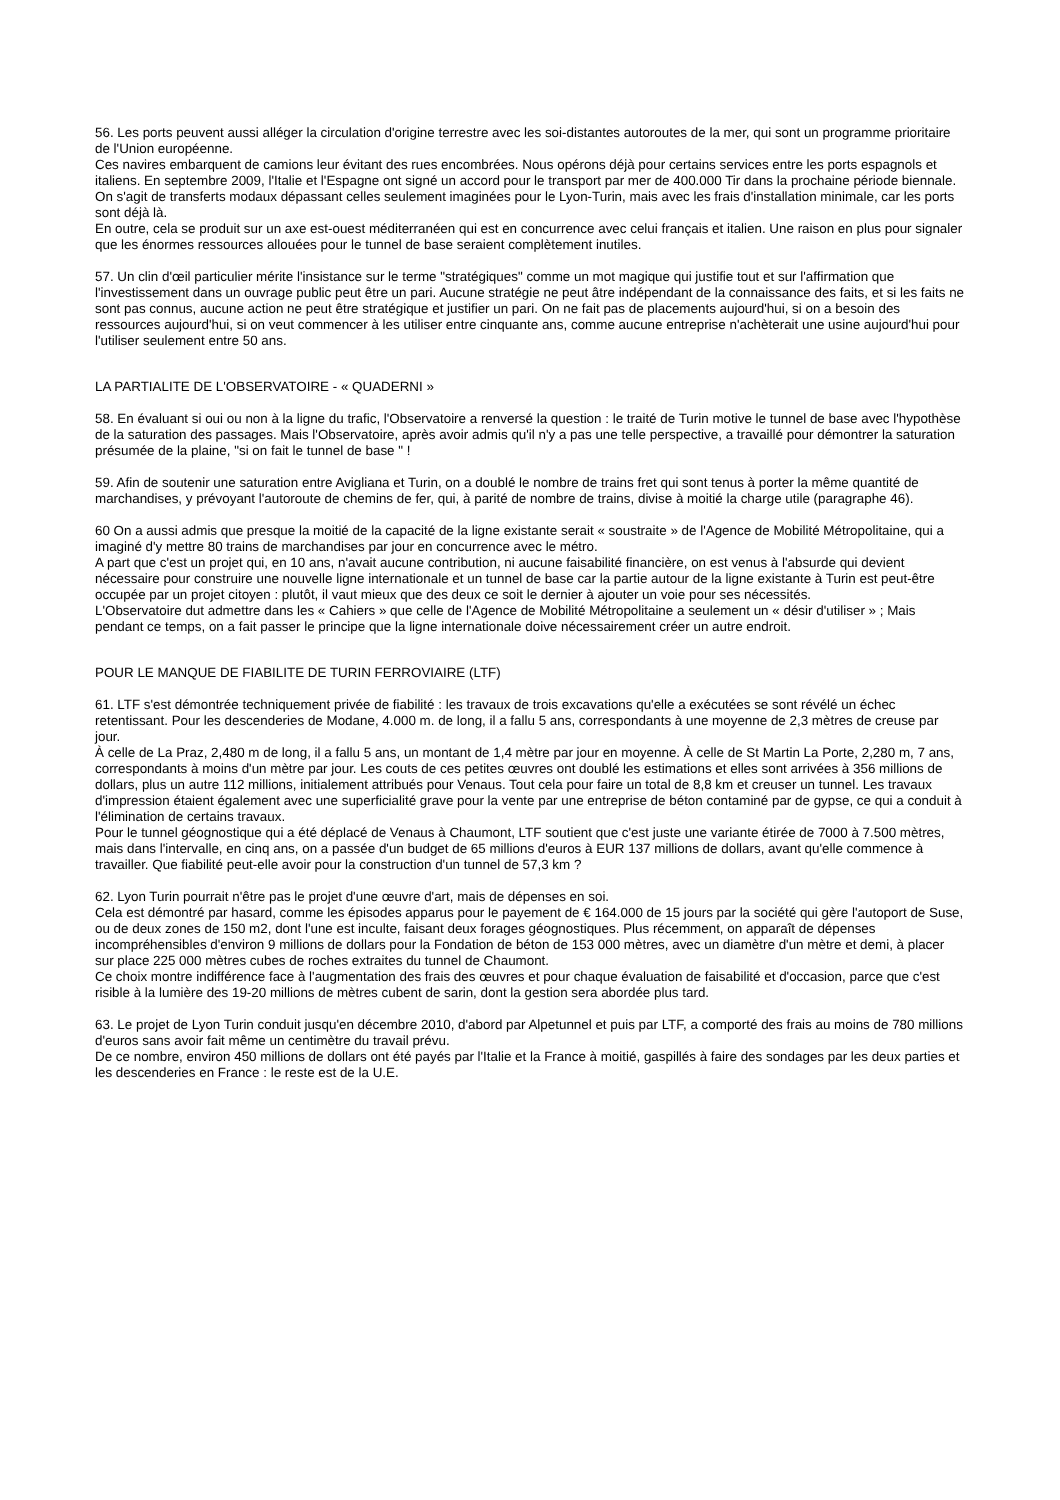56. Les ports peuvent aussi alléger la circulation d'origine terrestre avec les soi-distantes autoroutes de la mer, qui sont un programme prioritaire de l'Union européenne.
Ces navires embarquent de camions leur évitant des rues encombrées. Nous opérons déjà pour certains services entre les ports espagnols et italiens. En septembre 2009, l'Italie et l'Espagne ont signé un accord pour le transport par mer de 400.000 Tir dans la prochaine période biennale.
On s'agit de transferts modaux dépassant celles seulement imaginées pour le Lyon-Turin, mais avec les frais d'installation minimale, car les ports sont déjà là.
En outre, cela se produit sur un axe est-ouest méditerranéen qui est en concurrence avec celui français et italien. Une raison en plus pour signaler que les énormes ressources allouées pour le tunnel de base seraient complètement inutiles.
57. Un clin d'œil particulier mérite l'insistance sur le terme "stratégiques" comme un mot magique qui justifie tout et sur l'affirmation que l'investissement dans un ouvrage public peut être un pari. Aucune stratégie ne peut âtre indépendant de la connaissance des faits, et si les faits ne sont pas connus, aucune action ne peut être stratégique et justifier un pari. On ne fait pas de placements aujourd'hui, si on a besoin des ressources aujourd'hui, si on veut commencer à les utiliser entre cinquante ans, comme aucune entreprise n'achèterait une usine aujourd'hui pour l'utiliser seulement entre 50 ans.
LA PARTIALITE DE L'OBSERVATOIRE - « QUADERNI »
58. En évaluant si oui ou non à la ligne du trafic, l'Observatoire a renversé la question : le traité de Turin motive le tunnel de base avec l'hypothèse de la saturation des passages. Mais l'Observatoire, après avoir admis qu'il n'y a pas une telle perspective, a travaillé pour démontrer la saturation présumée de la plaine, "si on fait le tunnel de base " !
59. Afin de soutenir une saturation entre Avigliana et Turin, on a doublé le nombre de trains fret qui sont tenus à porter la même quantité de marchandises, y prévoyant l'autoroute de chemins de fer, qui, à parité de nombre de trains, divise à moitié la charge utile (paragraphe 46).
60 On a aussi admis que presque la moitié de la capacité de la ligne existante serait « soustraite » de l'Agence de Mobilité Métropolitaine, qui a imaginé d'y mettre 80 trains de marchandises par jour en concurrence avec le métro.
A part que c'est un projet qui, en 10 ans, n'avait aucune contribution, ni aucune faisabilité financière, on est venus à l'absurde qui devient nécessaire pour construire une nouvelle ligne internationale et un tunnel de base car la partie autour de la ligne existante à Turin est peut-être occupée par un projet citoyen : plutôt, il vaut mieux que des deux ce soit le dernier à ajouter un voie pour ses nécessités.
L'Observatoire dut admettre dans les « Cahiers » que celle de l'Agence de Mobilité Métropolitaine a seulement un « désir d'utiliser » ; Mais pendant ce temps, on a fait passer le principe que la ligne internationale doive nécessairement créer un autre endroit.
POUR LE MANQUE DE FIABILITE DE TURIN FERROVIAIRE (LTF)
61. LTF s'est démontrée techniquement privée de fiabilité : les travaux de trois excavations qu'elle a exécutées se sont révélé un échec retentissant. Pour les descenderies de Modane, 4.000 m. de long, il a fallu 5 ans, correspondants à une moyenne de 2,3 mètres de creuse par jour.
À celle de La Praz, 2,480 m de long, il a fallu 5 ans, un montant de 1,4 mètre par jour en moyenne. À celle de St Martin La Porte, 2,280 m, 7 ans, correspondants à moins d'un mètre par jour. Les couts de ces petites œuvres ont doublé les estimations et elles sont arrivées à 356 millions de dollars, plus un autre 112 millions, initialement attribués pour Venaus. Tout cela pour faire un total de 8,8 km et creuser un tunnel. Les travaux d'impression étaient également avec une superficialité grave pour la vente par une entreprise de béton contaminé par de gypse, ce qui a conduit à l'élimination de certains travaux.
Pour le tunnel géognostique qui a été déplacé de Venaus à Chaumont, LTF soutient que c'est juste une variante étirée de 7000 à 7.500 mètres, mais dans l'intervalle, en cinq ans, on a passée d'un budget de 65 millions d'euros à EUR 137 millions de dollars, avant qu'elle commence à travailler. Que fiabilité peut-elle avoir pour la construction d'un tunnel de 57,3 km ?
62. Lyon Turin pourrait n'être pas le projet d'une œuvre d'art, mais de dépenses en soi.
Cela est démontré par hasard, comme les épisodes apparus pour le payement de € 164.000 de 15 jours par la société qui gère l'autoport de Suse, ou de deux zones de 150 m2, dont l'une est inculte, faisant deux forages géognostiques. Plus récemment, on apparaît de dépenses incompréhensibles d'environ 9 millions de dollars pour la Fondation de béton de 153 000 mètres, avec un diamètre d'un mètre et demi, à placer sur place 225 000 mètres cubes de roches extraites du tunnel de Chaumont.
Ce choix montre indifférence face à l'augmentation des frais des œuvres et pour chaque évaluation de faisabilité et d'occasion, parce que c'est risible à la lumière des 19-20 millions de mètres cubent de sarin, dont la gestion sera abordée plus tard.
63. Le projet de Lyon Turin conduit jusqu'en décembre 2010, d'abord par Alpetunnel et puis par LTF, a comporté des frais au moins de 780 millions d'euros sans avoir fait même un centimètre du travail prévu.
De ce nombre, environ 450 millions de dollars ont été payés par l'Italie et la France à moitié, gaspillés à faire des sondages par les deux parties et les descenderies en France : le reste est de la U.E.